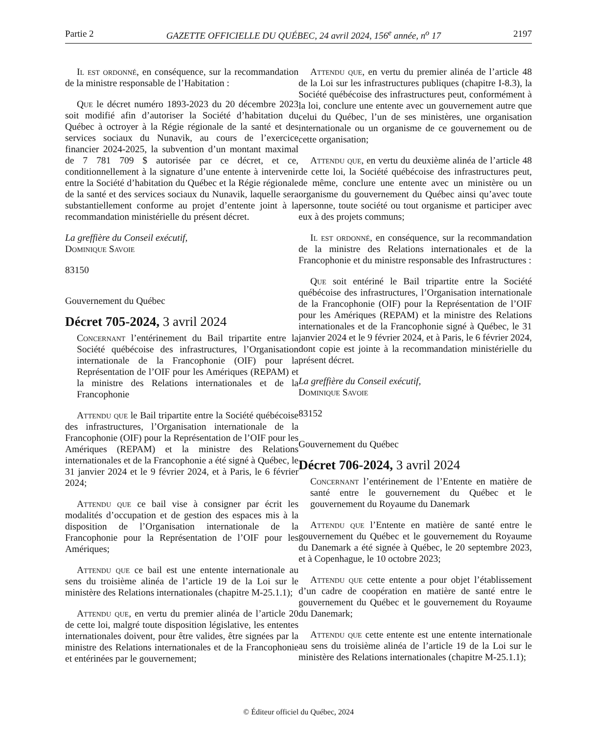Partie 2 GAZETTE OFFICIELLE DU QUÉBEC, 24 avril 2024, 156<sup>e</sup> année, n<sup>o</sup> 17 2197
Il est ordonné, en conséquence, sur la recommandation de la ministre responsable de l’Habitation :
Que le décret numéro 1893-2023 du 20 décembre 2023 soit modifié afin d’autoriser la Société d’habitation du Québec à octroyer à la Régie régionale de la santé et des services sociaux du Nunavik, au cours de l’exercice financier 2024-2025, la subvention d’un montant maximal de 7 781 709 $ autorisée par ce décret, et ce, conditionnellement à la signature d’une entente à intervenir entre la Société d’habitation du Québec et la Régie régionale de la santé et des services sociaux du Nunavik, laquelle sera substantiellement conforme au projet d’entente joint à la recommandation ministérielle du présent décret.
La greffière du Conseil exécutif,
Dominique Savoie
83150
Gouvernement du Québec
Décret 705-2024, 3 avril 2024
Concernant l’entérinement du Bail tripartite entre la Société québécoise des infrastructures, l’Organisation internationale de la Francophonie (OIF) pour la Représentation de l’OIF pour les Amériques (REPAM) et la ministre des Relations internationales et de la Francophonie
Attendu que le Bail tripartite entre la Société québécoise des infrastructures, l’Organisation internationale de la Francophonie (OIF) pour la Représentation de l’OIF pour les Amériques (REPAM) et la ministre des Relations internationales et de la Francophonie a été signé à Québec, le 31 janvier 2024 et le 9 février 2024, et à Paris, le 6 février 2024;
Attendu que ce bail vise à consigner par écrit les modalités d’occupation et de gestion des espaces mis à la disposition de l’Organisation internationale de la Francophonie pour la Représentation de l’OIF pour les Amériques;
Attendu que ce bail est une entente internationale au sens du troisième alinéa de l’article 19 de la Loi sur le ministère des Relations internationales (chapitre M-25.1.1);
Attendu que, en vertu du premier alinéa de l’article 20 de cette loi, malgré toute disposition législative, les ententes internationales doivent, pour être valides, être signées par la ministre des Relations internationales et de la Francophonie et entérinées par le gouvernement;
Attendu que, en vertu du premier alinéa de l’article 48 de la Loi sur les infrastructures publiques (chapitre I-8.3), la Société québécoise des infrastructures peut, conformément à la loi, conclure une entente avec un gouvernement autre que celui du Québec, l’un de ses ministères, une organisation internationale ou un organisme de ce gouvernement ou de cette organisation;
Attendu que, en vertu du deuxième alinéa de l’article 48 de cette loi, la Société québécoise des infrastructures peut, de même, conclure une entente avec un ministère ou un organisme du gouvernement du Québec ainsi qu’avec toute personne, toute société ou tout organisme et participer avec eux à des projets communs;
Il est ordonné, en conséquence, sur la recommandation de la ministre des Relations internationales et de la Francophonie et du ministre responsable des Infrastructures :
Que soit entériné le Bail tripartite entre la Société québécoise des infrastructures, l’Organisation internationale de la Francophonie (OIF) pour la Représentation de l’OIF pour les Amériques (REPAM) et la ministre des Relations internationales et de la Francophonie signé à Québec, le 31 janvier 2024 et le 9 février 2024, et à Paris, le 6 février 2024, dont copie est jointe à la recommandation ministérielle du présent décret.
La greffière du Conseil exécutif,
Dominique Savoie
83152
Gouvernement du Québec
Décret 706-2024, 3 avril 2024
Concernant l’entérinement de l’Entente en matière de santé entre le gouvernement du Québec et le gouvernement du Royaume du Danemark
Attendu que l’Entente en matière de santé entre le gouvernement du Québec et le gouvernement du Royaume du Danemark a été signée à Québec, le 20 septembre 2023, et à Copenhague, le 10 octobre 2023;
Attendu que cette entente a pour objet l’établissement d’un cadre de coopération en matière de santé entre le gouvernement du Québec et le gouvernement du Royaume du Danemark;
Attendu que cette entente est une entente internationale au sens du troisième alinéa de l’article 19 de la Loi sur le ministère des Relations internationales (chapitre M-25.1.1);
© Éditeur officiel du Québec, 2024